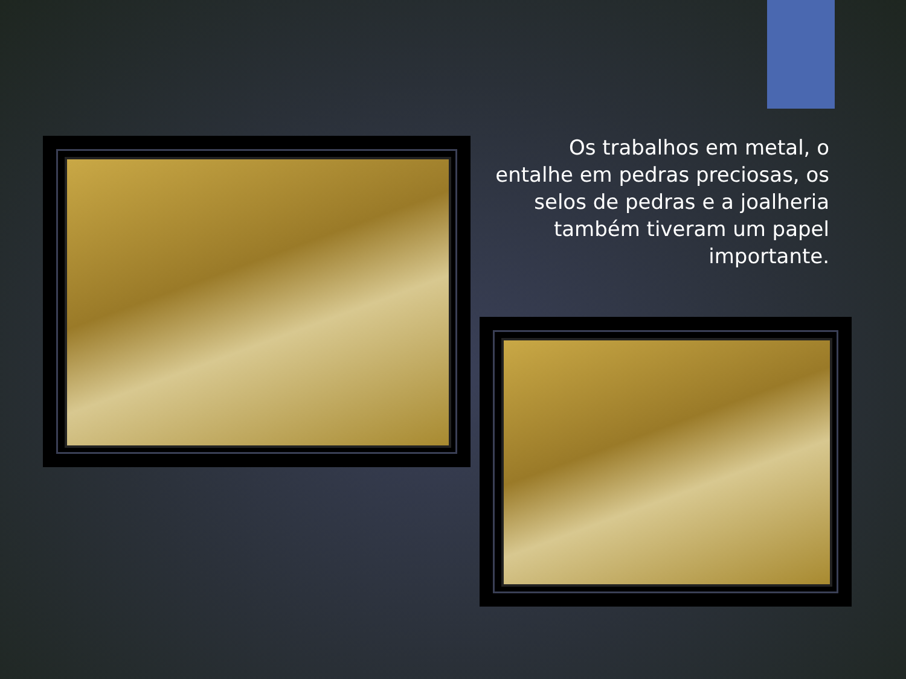Os trabalhos em metal, o entalhe em pedras preciosas, os selos de pedras e a joalheria também tiveram um papel importante.